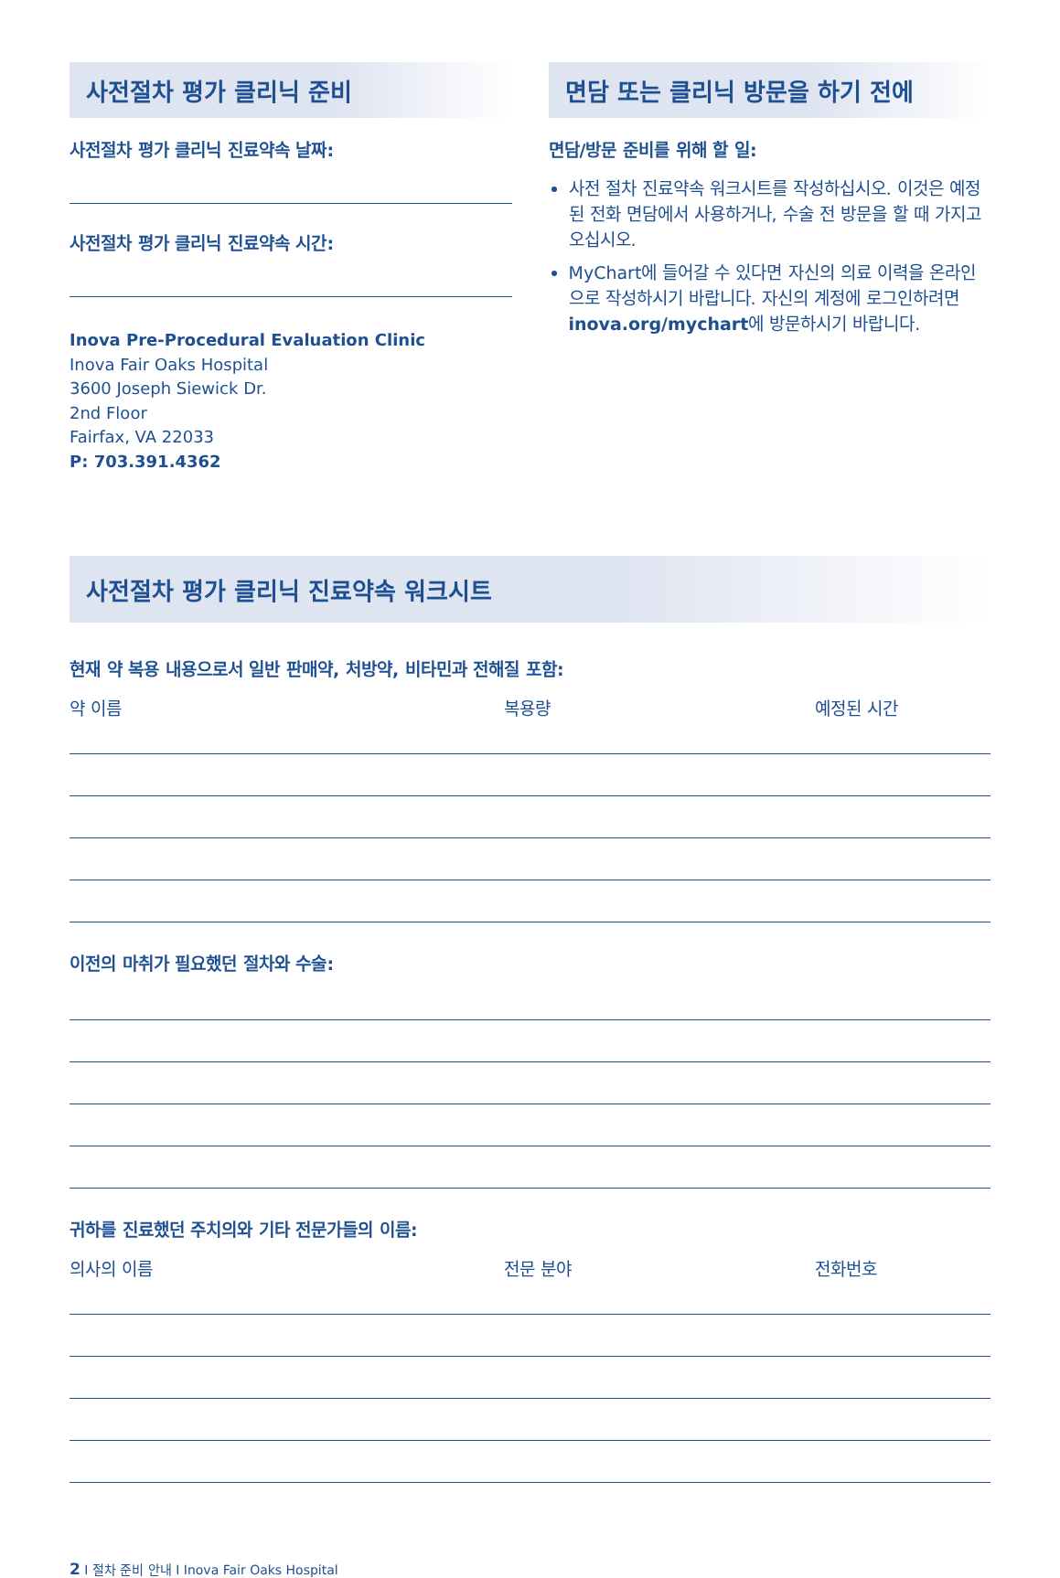사전절차 평가 클리닉 준비
사전절차 평가 클리닉 진료약속 날짜:
사전절차 평가 클리닉 진료약속 시간:
Inova Pre-Procedural Evaluation Clinic
Inova Fair Oaks Hospital
3600 Joseph Siewick Dr.
2nd Floor
Fairfax, VA 22033
P: 703.391.4362
면담 또는 클리닉 방문을 하기 전에
면담/방문 준비를 위해 할 일:
사전 절차 진료약속 워크시트를 작성하십시오. 이것은 예정된 전화 면담에서 사용하거나, 수술 전 방문을 할 때 가지고 오십시오.
MyChart에 들어갈 수 있다면 자신의 의료 이력을 온라인으로 작성하시기 바랍니다. 자신의 계정에 로그인하려면 inova.org/mychart에 방문하시기 바랍니다.
사전절차 평가 클리닉 진료약속 워크시트
현재 약 복용 내용으로서 일반 판매약, 처방약, 비타민과 전해질 포함:
약 이름 복용량 예정된 시간
이전의 마취가 필요했던 절차와 수술:
귀하를 진료했던 주치의와 기타 전문가들의 이름:
의사의 이름 전문 분야 전화번호
2 I 절차 준비 안내 I Inova Fair Oaks Hospital